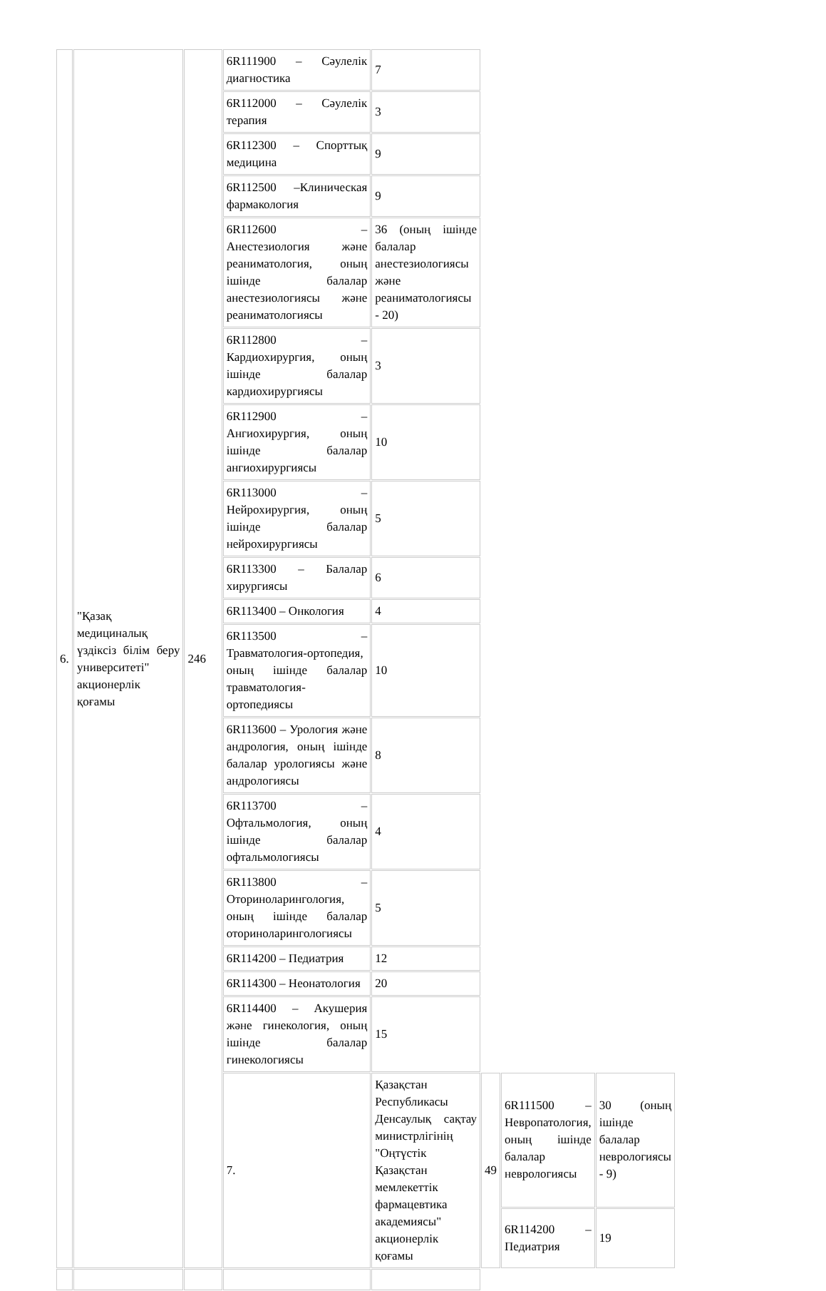| 6. | "Қазақ медициналық үздіксіз білім беру университеті" акционерлік қоғамы | 246 | 6R111900 – Сәулелік диагностика | 7 | | | |
| | | | 6R112000 – Сәулелік терапия | 3 | | | |
| | | | 6R112300 – Спорттық медицина | 9 | | | |
| | | | 6R112500 –Клиническая фармакология | 9 | | | |
| | | | 6R112600 – Анестезиология және реаниматология, оның ішінде балалар анестезиологиясы және реаниматологиясы | 36 (оның ішінде балалар анестезиологиясы және реаниматологиясы - 20) | | | |
| | | | 6R112800 – Кардиохирургия, оның ішінде балалар кардиохирургиясы | 3 | | | |
| | | | 6R112900 – Ангиохирургия, оның ішінде балалар ангиохирургиясы | 10 | | | |
| | | | 6R113000 – Нейрохирургия, оның ішінде балалар нейрохирургиясы | 5 | | | |
| | | | 6R113300 – Балалар хирургиясы | 6 | | | |
| | | | 6R113400 – Онкология | 4 | | | |
| | | | 6R113500 – Травматология-ортопедия, оның ішінде балалар травматология-ортопедиясы | 10 | | | |
| | | | 6R113600 – Урология және андрология, оның ішінде балалар урологиясы және андрологиясы | 8 | | | |
| | | | 6R113700 – Офтальмология, оның ішінде балалар офтальмологиясы | 4 | | | |
| | | | 6R113800 – Оториноларингология, оның ішінде балалар оториноларингологиясы | 5 | | | |
| | | | 6R114200 – Педиатрия | 12 | | | |
| | | | 6R114300 – Неонатология | 20 | | | |
| | | | 6R114400 – Акушерия және гинекология, оның ішінде балалар гинекологиясы | 15 | | | |
| | | | 7. | Қазақстан Республикасы Денсаулық сақтау министрлігінің "Оңтүстік Қазақстан мемлекеттік фармацевтика академиясы" акционерлік қоғамы | 49 | 6R111500 – Невропатология, оның ішінде балалар неврологиясы | 30 (оның ішінде балалар неврологиясы - 9) |
| | | | | | | 6R114200 – Педиатрия | 19 |